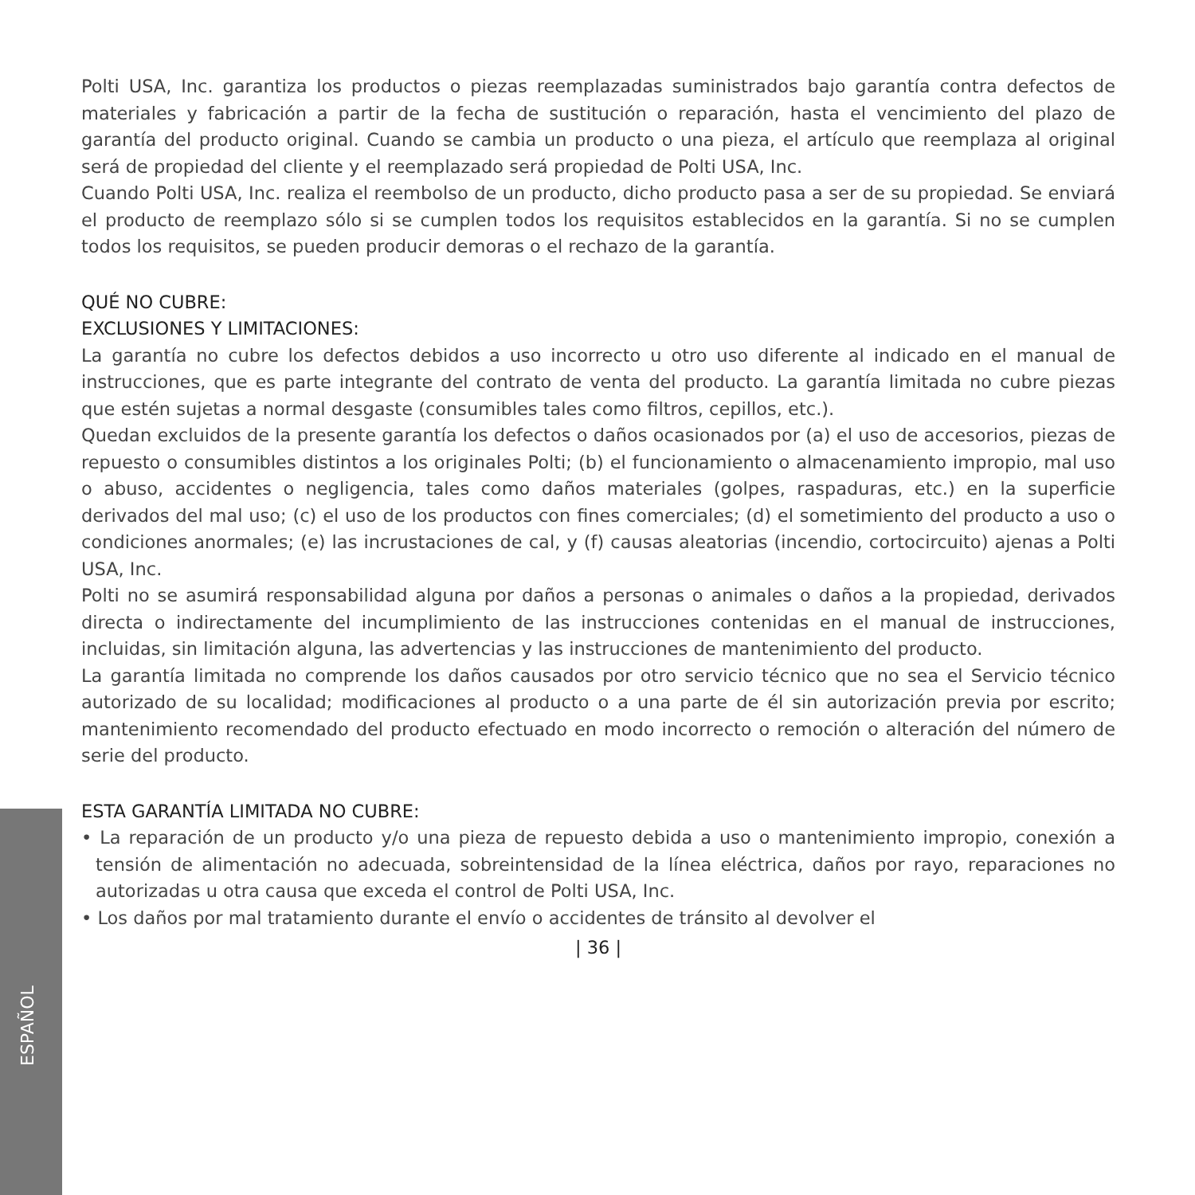Polti USA, Inc. garantiza los productos o piezas reemplazadas suministrados bajo garantía contra defectos de materiales y fabricación a partir de la fecha de sustitución o reparación, hasta el vencimiento del plazo de garantía del producto original. Cuando se cambia un producto o una pieza, el artículo que reemplaza al original será de propiedad del cliente y el reemplazado será propiedad de Polti USA, Inc.
Cuando Polti USA, Inc. realiza el reembolso de un producto, dicho producto pasa a ser de su propiedad. Se enviará el producto de reemplazo sólo si se cumplen todos los requisitos establecidos en la garantía. Si no se cumplen todos los requisitos, se pueden producir demoras o el rechazo de la garantía.
QUÉ NO CUBRE:
EXCLUSIONES Y LIMITACIONES:
La garantía no cubre los defectos debidos a uso incorrecto u otro uso diferente al indicado en el manual de instrucciones, que es parte integrante del contrato de venta del producto. La garantía limitada no cubre piezas que estén sujetas a normal desgaste (consumibles tales como filtros, cepillos, etc.).
Quedan excluidos de la presente garantía los defectos o daños ocasionados por (a) el uso de accesorios, piezas de repuesto o consumibles distintos a los originales Polti; (b) el funcionamiento o almacenamiento impropio, mal uso o abuso, accidentes o negligencia, tales como daños materiales (golpes, raspaduras, etc.) en la superficie derivados del mal uso; (c) el uso de los productos con fines comerciales; (d) el sometimiento del producto a uso o condiciones anormales; (e) las incrustaciones de cal, y (f) causas aleatorias (incendio, cortocircuito) ajenas a Polti USA, Inc.
Polti no se asumirá responsabilidad alguna por daños a personas o animales o daños a la propiedad, derivados directa o indirectamente del incumplimiento de las instrucciones contenidas en el manual de instrucciones, incluidas, sin limitación alguna, las advertencias y las instrucciones de mantenimiento del producto.
La garantía limitada no comprende los daños causados por otro servicio técnico que no sea el Servicio técnico autorizado de su localidad; modificaciones al producto o a una parte de él sin autorización previa por escrito; mantenimiento recomendado del producto efectuado en modo incorrecto o remoción o alteración del número de serie del producto.
ESTA GARANTÍA LIMITADA NO CUBRE:
• La reparación de un producto y/o una pieza de repuesto debida a uso o mantenimiento impropio, conexión a tensión de alimentación no adecuada, sobreintensidad de la línea eléctrica, daños por rayo, reparaciones no autorizadas u otra causa que exceda el control de Polti USA, Inc.
• Los daños por mal tratamiento durante el envío o accidentes de tránsito al devolver el
| 36 |
ESPAÑOL